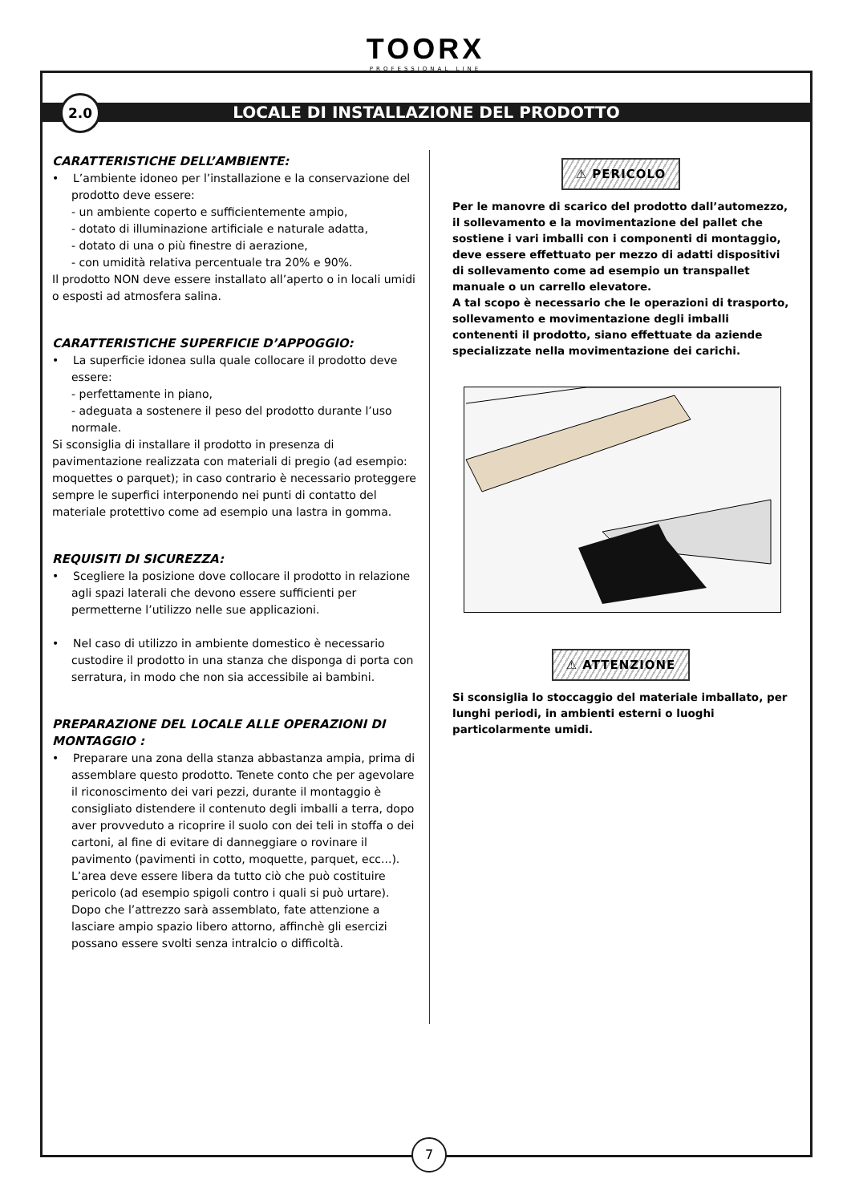TOORX
PROFESSIONAL LINE
2.0
LOCALE DI INSTALLAZIONE DEL PRODOTTO
CARATTERISTICHE DELL’AMBIENTE:
• L’ambiente idoneo per l’installazione e la conservazione del prodotto deve essere:
- un ambiente coperto e sufficientemente ampio,
- dotato di illuminazione artificiale e naturale adatta,
- dotato di una o più finestre di aerazione,
- con umidità relativa percentuale tra 20% e 90%.
Il prodotto NON deve essere installato all’aperto o in locali umidi o esposti ad atmosfera salina.
CARATTERISTICHE SUPERFICIE D’APPOGGIO:
• La superficie idonea sulla quale collocare il prodotto deve essere:
- perfettamente in piano,
- adeguata a sostenere il peso del prodotto durante l’uso normale.
Si sconsiglia di installare il prodotto in presenza di pavimentazione realizzata con materiali di pregio (ad esempio: moquettes o parquet); in caso contrario è necessario proteggere sempre le superfici interponendo nei punti di contatto del materiale protettivo come ad esempio una lastra in gomma.
REQUISITI DI SICUREZZA:
• Scegliere la posizione dove collocare il prodotto in relazione agli spazi laterali che devono essere sufficienti per permetterne l’utilizzo nelle sue applicazioni.
• Nel caso di utilizzo in ambiente domestico è necessario custodire il prodotto in una stanza che disponga di porta con serratura, in modo che non sia accessibile ai bambini.
PREPARAZIONE DEL LOCALE ALLE OPERAZIONI DI MONTAGGIO :
• Preparare una zona della stanza abbastanza ampia, prima di assemblare questo prodotto. Tenete conto che per agevolare il riconoscimento dei vari pezzi, durante il montaggio è consigliato distendere il contenuto degli imballi a terra, dopo aver provveduto a ricoprire il suolo con dei teli in stoffa o dei cartoni, al fine di evitare di danneggiare o rovinare il pavimento (pavimenti in cotto, moquette, parquet, ecc...).
L’area deve essere libera da tutto ciò che può costituire pericolo (ad esempio spigoli contro i quali si può urtare). Dopo che l’attrezzo sarà assemblato, fate attenzione a lasciare ampio spazio libero attorno, affinchè gli esercizi possano essere svolti senza intralcio o difficoltà.
⚠ PERICOLO
Per le manovre di scarico del prodotto dall’automezzo, il sollevamento e la movimentazione del pallet che sostiene i vari imballi con i componenti di montaggio, deve essere effettuato per mezzo di adatti dispositivi di sollevamento come ad esempio un transpallet manuale o un carrello elevatore.
A tal scopo è necessario che le operazioni di trasporto, sollevamento e movimentazione degli imballi contenenti il prodotto, siano effettuate da aziende specializzate nella movimentazione dei carichi.
⚠ ATTENZIONE
Si sconsiglia lo stoccaggio del materiale imballato, per lunghi periodi, in ambienti esterni o luoghi particolarmente umidi.
7